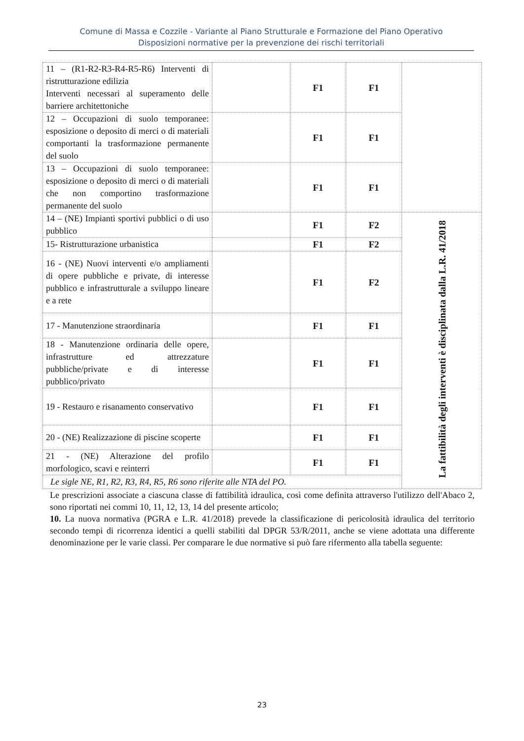Comune di Massa e Cozzile - Variante al Piano Strutturale e Formazione del Piano Operativo
Disposizioni normative per la prevenzione dei rischi territoriali
| 11 – (R1-R2-R3-R4-R5-R6) Interventi di ristrutturazione edilizia Interventi necessari al superamento delle barriere architettoniche | | F1 | F1 | |
| 12 – Occupazioni di suolo temporanee: esposizione o deposito di merci o di materiali comportanti la trasformazione permanente del suolo | | F1 | F1 | |
| 13 – Occupazioni di suolo temporanee: esposizione o deposito di merci o di materiali che non comportino trasformazione permanente del suolo | | F1 | F1 | |
| 14 – (NE) Impianti sportivi pubblici o di uso pubblico | | F1 | F2 | La fattibilità degli interventi è disciplinata dalla L.R. 41/2018 |
| 15- Ristrutturazione urbanistica | | F1 | F2 | |
| 16 - (NE) Nuovi interventi e/o ampliamenti di opere pubbliche e private, di interesse pubblico e infrastrutturale a sviluppo lineare e a rete | | F1 | F2 | |
| 17 - Manutenzione straordinaria | | F1 | F1 | |
| 18 - Manutenzione ordinaria delle opere, infrastrutture ed attrezzature pubbliche/private e di interesse pubblico/privato | | F1 | F1 | |
| 19 - Restauro e risanamento conservativo | | F1 | F1 | |
| 20 - (NE) Realizzazione di piscine scoperte | | F1 | F1 | |
| 21 - (NE) Alterazione del profilo morfologico, scavi e reinterri | | F1 | F1 | |
| Le sigle NE, R1, R2, R3, R4, R5, R6 sono riferite alle NTA del PO. | | | | |
Le prescrizioni associate a ciascuna classe di fattibilità idraulica, così come definita attraverso l'utilizzo dell'Abaco 2, sono riportati nei commi 10, 11, 12, 13, 14 del presente articolo;
10. La nuova normativa (PGRA e L.R. 41/2018) prevede la classificazione di pericolosità idraulica del territorio secondo tempi di ricorrenza identici a quelli stabiliti dal DPGR 53/R/2011, anche se viene adottata una differente denominazione per le varie classi. Per comparare le due normative si può fare rifermento alla tabella seguente:
23